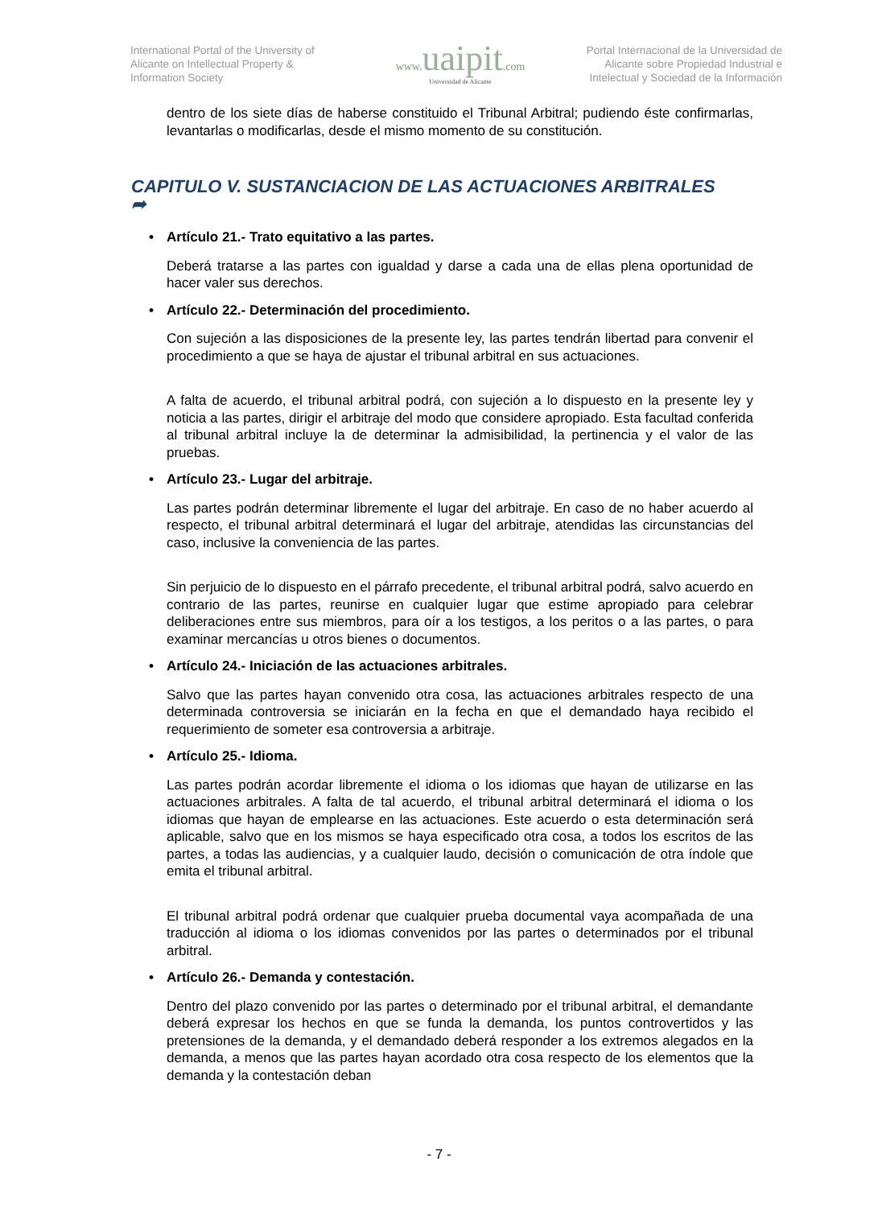International Portal of the University of Alicante on Intellectual Property & Information Society
www.uaipit.com
Universidad de Alicante
Portal Internacional de la Universidad de Alicante sobre Propiedad Industrial e Intelectual y Sociedad de la Información
dentro de los siete días de haberse constituido el Tribunal Arbitral; pudiendo éste confirmarlas, levantarlas o modificarlas, desde el mismo momento de su constitución.
CAPITULO V. SUSTANCIACION DE LAS ACTUACIONES ARBITRALES
➦
• Artículo 21.- Trato equitativo a las partes.
Deberá tratarse a las partes con igualdad y darse a cada una de ellas plena oportunidad de hacer valer sus derechos.
• Artículo 22.- Determinación del procedimiento.
Con sujeción a las disposiciones de la presente ley, las partes tendrán libertad para convenir el procedimiento a que se haya de ajustar el tribunal arbitral en sus actuaciones.
A falta de acuerdo, el tribunal arbitral podrá, con sujeción a lo dispuesto en la presente ley y noticia a las partes, dirigir el arbitraje del modo que considere apropiado. Esta facultad conferida al tribunal arbitral incluye la de determinar la admisibilidad, la pertinencia y el valor de las pruebas.
• Artículo 23.- Lugar del arbitraje.
Las partes podrán determinar libremente el lugar del arbitraje. En caso de no haber acuerdo al respecto, el tribunal arbitral determinará el lugar del arbitraje, atendidas las circunstancias del caso, inclusive la conveniencia de las partes.
Sin perjuicio de lo dispuesto en el párrafo precedente, el tribunal arbitral podrá, salvo acuerdo en contrario de las partes, reunirse en cualquier lugar que estime apropiado para celebrar deliberaciones entre sus miembros, para oír a los testigos, a los peritos o a las partes, o para examinar mercancías u otros bienes o documentos.
• Artículo 24.- Iniciación de las actuaciones arbitrales.
Salvo que las partes hayan convenido otra cosa, las actuaciones arbitrales respecto de una determinada controversia se iniciarán en la fecha en que el demandado haya recibido el requerimiento de someter esa controversia a arbitraje.
• Artículo 25.- Idioma.
Las partes podrán acordar libremente el idioma o los idiomas que hayan de utilizarse en las actuaciones arbitrales. A falta de tal acuerdo, el tribunal arbitral determinará el idioma o los idiomas que hayan de emplearse en las actuaciones. Este acuerdo o esta determinación será aplicable, salvo que en los mismos se haya especificado otra cosa, a todos los escritos de las partes, a todas las audiencias, y a cualquier laudo, decisión o comunicación de otra índole que emita el tribunal arbitral.
El tribunal arbitral podrá ordenar que cualquier prueba documental vaya acompañada de una traducción al idioma o los idiomas convenidos por las partes o determinados por el tribunal arbitral.
• Artículo 26.- Demanda y contestación.
Dentro del plazo convenido por las partes o determinado por el tribunal arbitral, el demandante deberá expresar los hechos en que se funda la demanda, los puntos controvertidos y las pretensiones de la demanda, y el demandado deberá responder a los extremos alegados en la demanda, a menos que las partes hayan acordado otra cosa respecto de los elementos que la demanda y la contestación deban
- 7 -